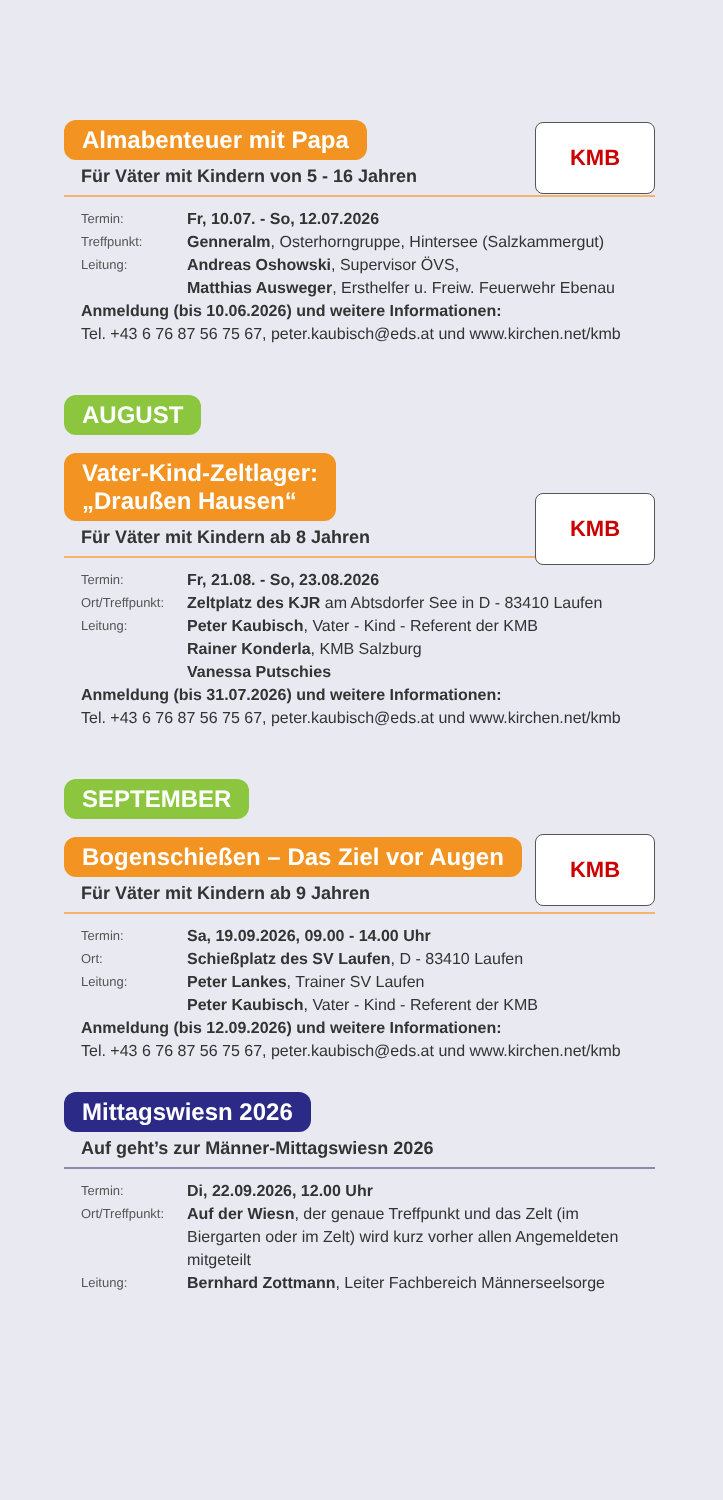KMB
Almabenteuer mit Papa
Für Väter mit Kindern von 5 - 16 Jahren
Termin:
Fr, 10.07. - So, 12.07.2026
Treffpunkt:
Genneralm, Osterhorngruppe, Hintersee (Salzkammergut)
Leitung:
Andreas Oshowski, Supervisor ÖVS,
Matthias Ausweger, Ersthelfer u. Freiw. Feuerwehr Ebenau
Anmeldung (bis 10.06.2026) und weitere Informationen:
Tel. +43 6 76 87 56 75 67, peter.kaubisch@eds.at und www.kirchen.net/kmb
AUGUST
KMB
Vater-Kind-Zeltlager:
„Draußen Hausen“
Für Väter mit Kindern ab 8 Jahren
Termin:
Fr, 21.08. - So, 23.08.2026
Ort/Treffpunkt:
Zeltplatz des KJR am Abtsdorfer See in D - 83410 Laufen
Leitung:
Peter Kaubisch, Vater - Kind - Referent der KMB
Rainer Konderla, KMB Salzburg
Vanessa Putschies
Anmeldung (bis 31.07.2026) und weitere Informationen:
Tel. +43 6 76 87 56 75 67, peter.kaubisch@eds.at und www.kirchen.net/kmb
SEPTEMBER
KMB
Bogenschießen – Das Ziel vor Augen
Für Väter mit Kindern ab 9 Jahren
Termin:
Sa, 19.09.2026, 09.00 - 14.00 Uhr
Ort:
Schießplatz des SV Laufen, D - 83410 Laufen
Leitung:
Peter Lankes, Trainer SV Laufen
Peter Kaubisch, Vater - Kind - Referent der KMB
Anmeldung (bis 12.09.2026) und weitere Informationen:
Tel. +43 6 76 87 56 75 67, peter.kaubisch@eds.at und www.kirchen.net/kmb
Mittagswiesn 2026
Auf geht’s zur Männer-Mittagswiesn 2026
Termin:
Di, 22.09.2026, 12.00 Uhr
Ort/Treffpunkt:
Auf der Wiesn, der genaue Treffpunkt und das Zelt (im Biergarten oder im Zelt) wird kurz vorher allen Angemeldeten mitgeteilt
Leitung:
Bernhard Zottmann, Leiter Fachbereich Männerseelsorge